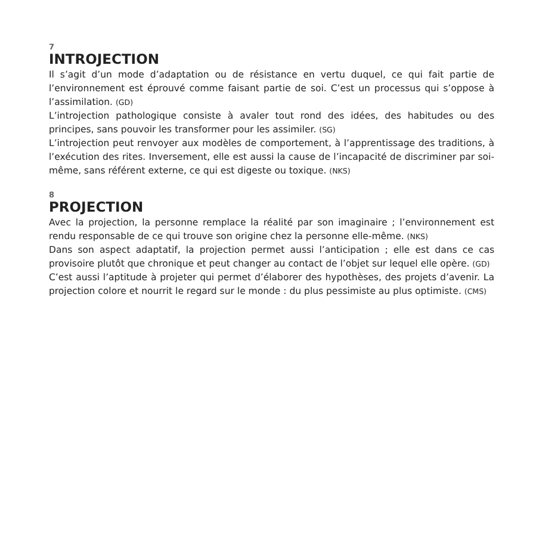7
INTROJECTION
Il s’agit d’un mode d’adaptation ou de résistance en vertu duquel, ce qui fait partie de l’environnement est éprouvé comme faisant partie de soi. C’est un processus qui s’op­pose à l’assimilation. (GD)
L’introjection pathologique consiste à avaler tout rond des idées, des habitudes ou des principes, sans pouvoir les transformer pour les assimiler. (SG)
L’introjection peut renvoyer aux modèles de comportement, à l’apprentissage des traditions, à l’exécution des rites. Inversement, elle est aussi la cause de l’incapacité de discriminer par soi-même, sans référent externe, ce qui est digeste ou toxique. (NKS)
8
PROJECTION
Avec la projection, la personne remplace la réalité par son imaginaire ; l’environnement est rendu responsable de ce qui trouve son origine chez la personne elle-même. (NKS)
Dans son aspect adaptatif, la projection permet aussi l’anticipation ; elle est dans ce cas provisoire plutôt que chronique et peut changer au contact de l’objet sur lequel elle opère. (GD)
C’est aussi l’aptitude à projeter qui permet d’élaborer des hypothèses, des projets d’avenir. La projection colore et nourrit le regard sur le monde : du plus pessimiste au plus optimiste. (CMS)